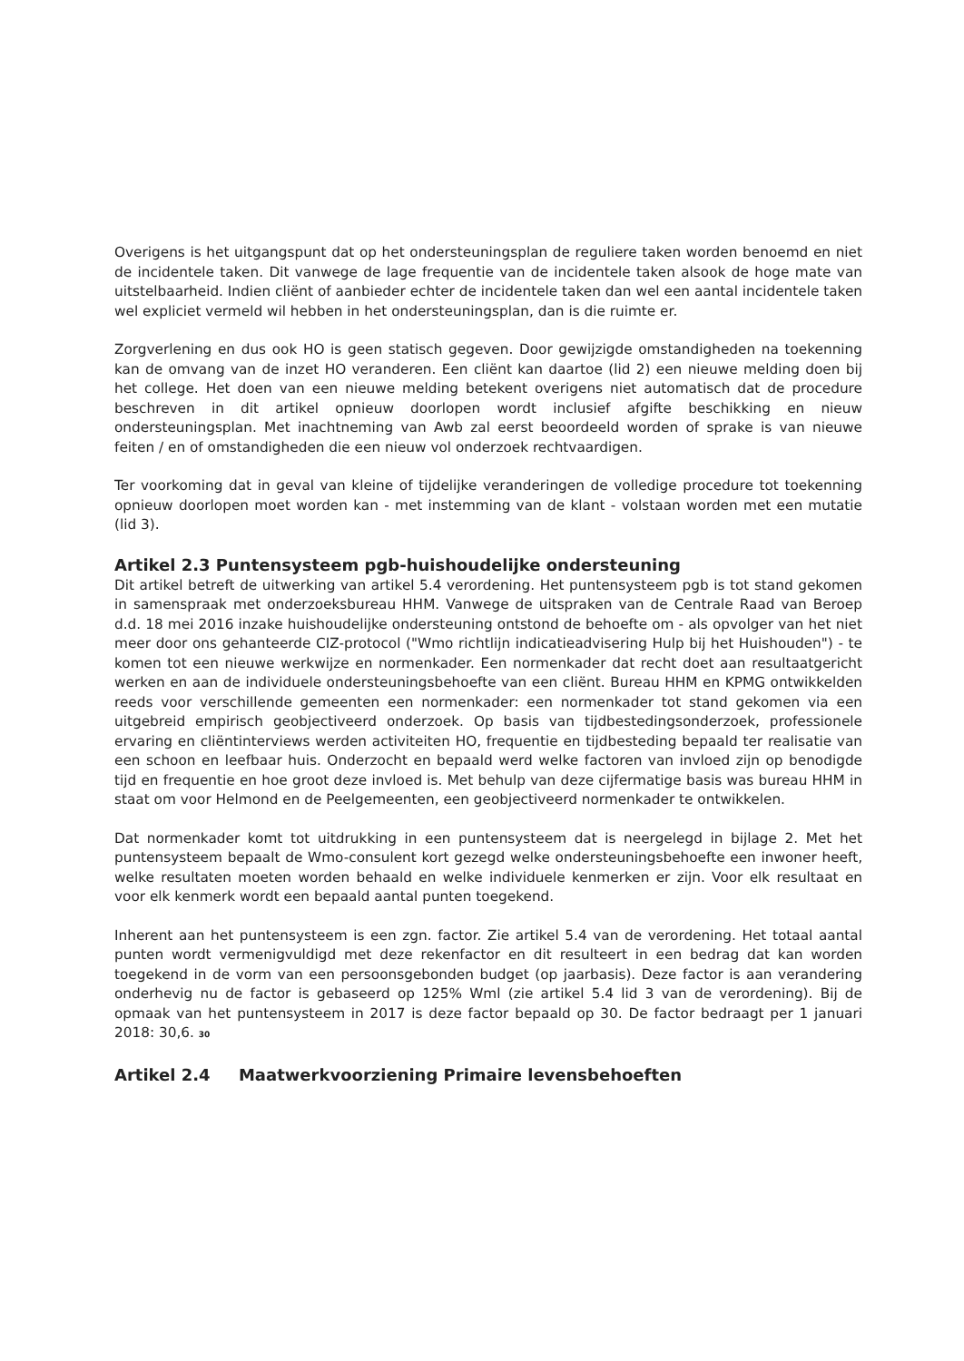Overigens is het uitgangspunt dat op het ondersteuningsplan de reguliere taken worden benoemd en niet de incidentele taken. Dit vanwege de lage frequentie van de incidentele taken alsook de hoge mate van uitstelbaarheid. Indien cliënt of aanbieder echter de incidentele taken dan wel een aantal incidentele taken wel expliciet vermeld wil hebben in het ondersteuningsplan, dan is die ruimte er.
Zorgverlening en dus ook HO is geen statisch gegeven. Door gewijzigde omstandigheden na toekenning kan de omvang van de inzet HO veranderen. Een cliënt kan daartoe (lid 2) een nieuwe melding doen bij het college. Het doen van een nieuwe melding betekent overigens niet automatisch dat de procedure beschreven in dit artikel opnieuw doorlopen wordt inclusief afgifte beschikking en nieuw ondersteuningsplan. Met inachtneming van Awb zal eerst beoordeeld worden of sprake is van nieuwe feiten / en of omstandigheden die een nieuw vol onderzoek rechtvaardigen.
Ter voorkoming dat in geval van kleine of tijdelijke veranderingen de volledige procedure tot toekenning opnieuw doorlopen moet worden kan - met instemming van de klant - volstaan worden met een mutatie (lid 3).
Artikel 2.3 Puntensysteem pgb-huishoudelijke ondersteuning
Dit artikel betreft de uitwerking van artikel 5.4 verordening. Het puntensysteem pgb is tot stand gekomen in samenspraak met onderzoeksbureau HHM. Vanwege de uitspraken van de Centrale Raad van Beroep d.d. 18 mei 2016 inzake huishoudelijke ondersteuning ontstond de behoefte om - als opvolger van het niet meer door ons gehanteerde CIZ-protocol ("Wmo richtlijn indicatieadvisering Hulp bij het Huishouden") - te komen tot een nieuwe werkwijze en normenkader. Een normenkader dat recht doet aan resultaatgericht werken en aan de individuele ondersteuningsbehoefte van een cliënt. Bureau HHM en KPMG ontwikkelden reeds voor verschillende gemeenten een normenkader: een normenkader tot stand gekomen via een uitgebreid empirisch geobjectiveerd onderzoek. Op basis van tijdbestedingsonderzoek, professionele ervaring en cliëntinterviews werden activiteiten HO, frequentie en tijdbesteding bepaald ter realisatie van een schoon en leefbaar huis. Onderzocht en bepaald werd welke factoren van invloed zijn op benodigde tijd en frequentie en hoe groot deze invloed is. Met behulp van deze cijfermatige basis was bureau HHM in staat om voor Helmond en de Peelgemeenten, een geobjectiveerd normenkader te ontwikkelen.
Dat normenkader komt tot uitdrukking in een puntensysteem dat is neergelegd in bijlage 2. Met het puntensysteem bepaalt de Wmo-consulent kort gezegd welke ondersteuningsbehoefte een inwoner heeft, welke resultaten moeten worden behaald en welke individuele kenmerken er zijn. Voor elk resultaat en voor elk kenmerk wordt een bepaald aantal punten toegekend.
Inherent aan het puntensysteem is een zgn. factor. Zie artikel 5.4 van de verordening. Het totaal aantal punten wordt vermenigvuldigd met deze rekenfactor en dit resulteert in een bedrag dat kan worden toegekend in de vorm van een persoonsgebonden budget (op jaarbasis). Deze factor is aan verandering onderhevig nu de factor is gebaseerd op 125% Wml (zie artikel 5.4 lid 3 van de verordening). Bij de opmaak van het puntensysteem in 2017 is deze factor bepaald op 30. De factor bedraagt per 1 januari 2018: 30,6. 30
Artikel 2.4 Maatwerkvoorziening Primaire levensbehoeften